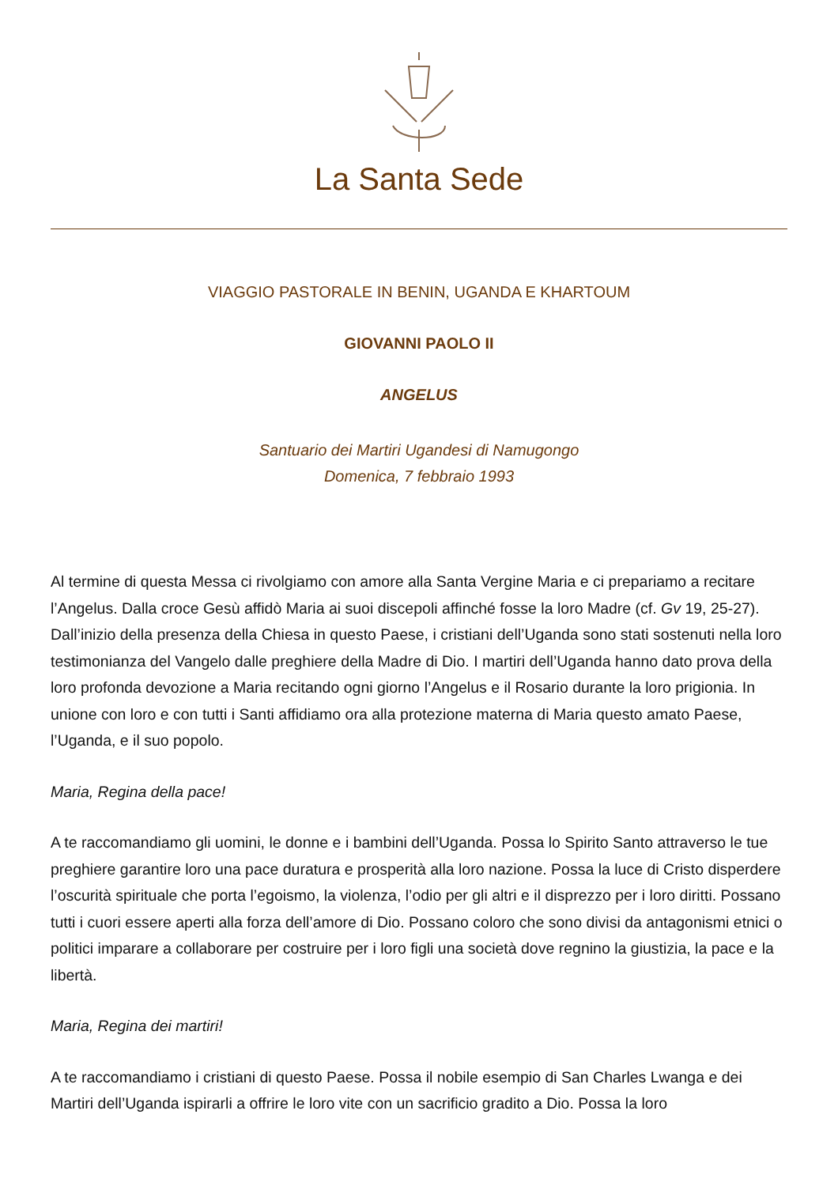La Santa Sede
VIAGGIO PASTORALE IN BENIN, UGANDA E KHARTOUM
GIOVANNI PAOLO II
ANGELUS
Santuario dei Martiri Ugandesi di Namugongo
Domenica, 7 febbraio 1993
Al termine di questa Messa ci rivolgiamo con amore alla Santa Vergine Maria e ci prepariamo a recitare l’Angelus. Dalla croce Gesù affidò Maria ai suoi discepoli affinché fosse la loro Madre (cf. Gv 19, 25-27). Dall’inizio della presenza della Chiesa in questo Paese, i cristiani dell’Uganda sono stati sostenuti nella loro testimonianza del Vangelo dalle preghiere della Madre di Dio. I martiri dell’Uganda hanno dato prova della loro profonda devozione a Maria recitando ogni giorno l’Angelus e il Rosario durante la loro prigionia. In unione con loro e con tutti i Santi affidiamo ora alla protezione materna di Maria questo amato Paese, l’Uganda, e il suo popolo.
Maria, Regina della pace!
A te raccomandiamo gli uomini, le donne e i bambini dell’Uganda. Possa lo Spirito Santo attraverso le tue preghiere garantire loro una pace duratura e prosperità alla loro nazione. Possa la luce di Cristo disperdere l’oscurità spirituale che porta l’egoismo, la violenza, l’odio per gli altri e il disprezzo per i loro diritti. Possano tutti i cuori essere aperti alla forza dell’amore di Dio. Possano coloro che sono divisi da antagonismi etnici o politici imparare a collaborare per costruire per i loro figli una società dove regnino la giustizia, la pace e la libertà.
Maria, Regina dei martiri!
A te raccomandiamo i cristiani di questo Paese. Possa il nobile esempio di San Charles Lwanga e dei Martiri dell’Uganda ispirarli a offrire le loro vite con un sacrificio gradito a Dio. Possa la loro